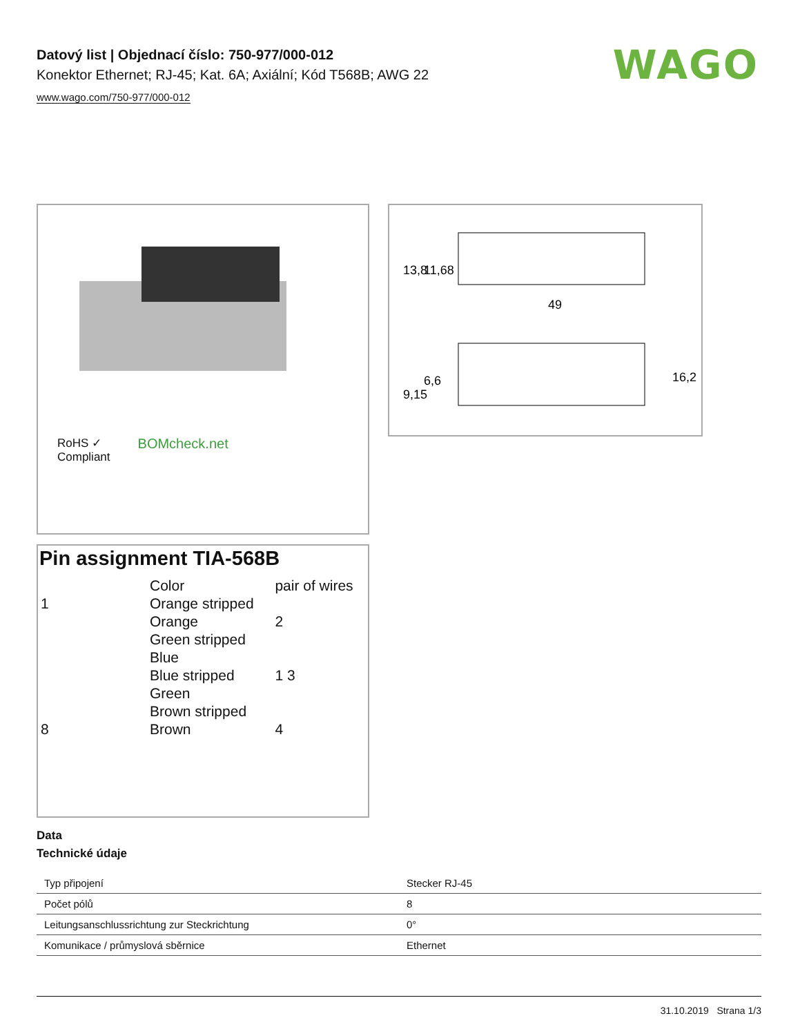Datový list | Objednací číslo: 750-977/000-012
Konektor Ethernet; RJ-45; Kat. 6A; Axiální; Kód T568B; AWG 22
www.wago.com/750-977/000-012
WAGO
RoHS ✓
Compliant
BOMcheck.net
49
13,8
11,68
9,15
6,6
16,2
Pin assignment TIA-568B
| | Color | pair of wires |
| 1 | Orange stripped | |
| | Orange | 2 |
| | Green stripped | |
| | Blue | |
| | Blue stripped | 1 3 |
| | Green | |
| | Brown stripped | |
| 8 | Brown | 4 |
Data
Technické údaje
| Typ připojení | Stecker RJ-45 |
| Počet pólů | 8 |
| Leitungsanschlussrichtung zur Steckrichtung | 0° |
| Komunikace / průmyslová sběrnice | Ethernet |
31.10.2019 Strana 1/3